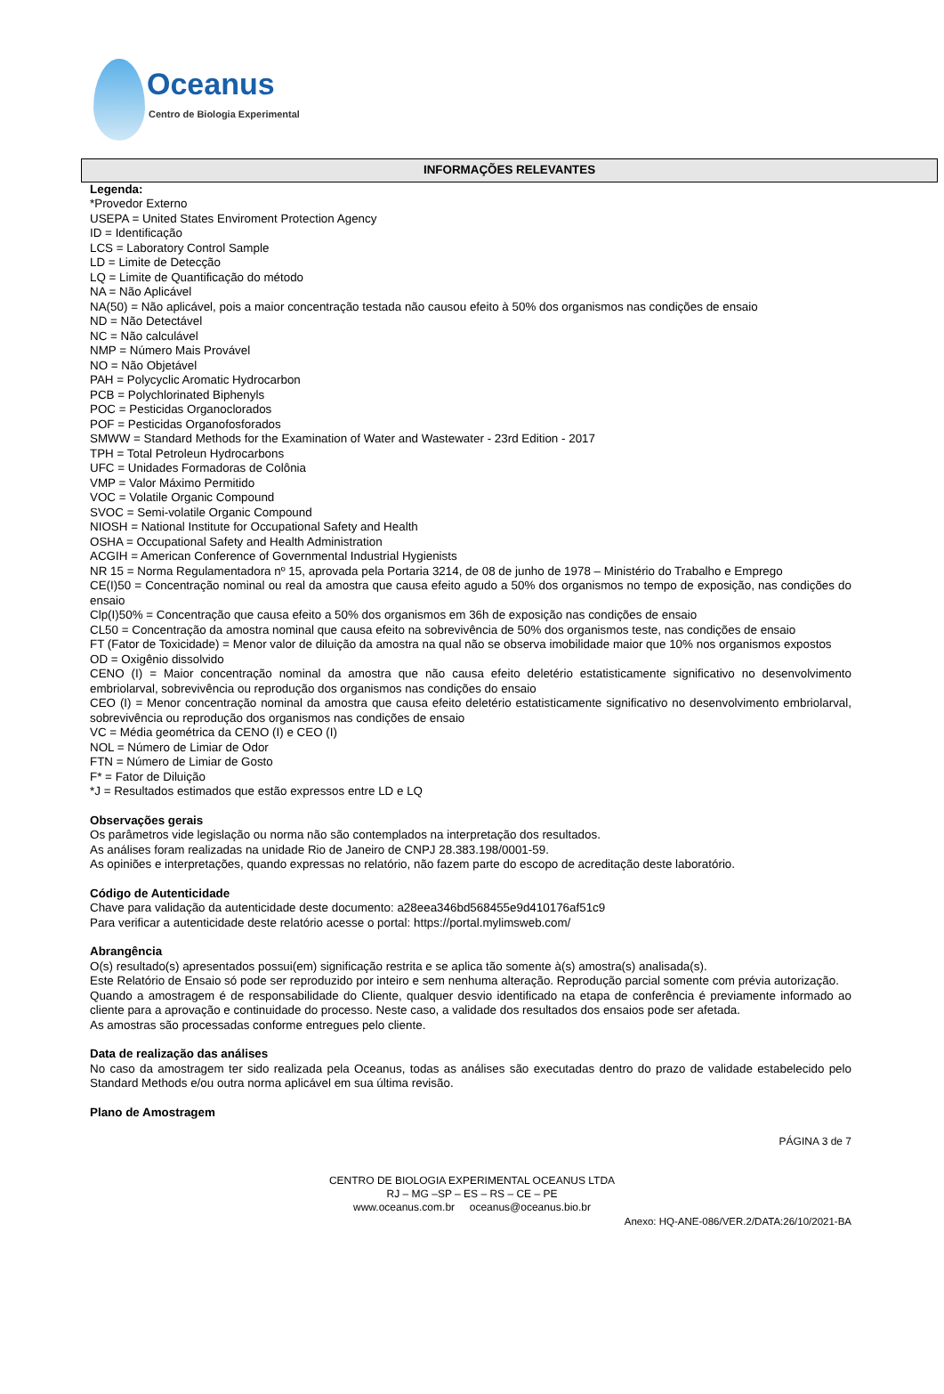Oceanus
Centro de Biologia Experimental
INFORMAÇÕES RELEVANTES
Legenda:
*Provedor Externo
USEPA = United States Enviroment Protection Agency
ID = Identificação
LCS = Laboratory Control Sample
LD = Limite de Detecção
LQ = Limite de Quantificação do método
NA = Não Aplicável
NA(50) = Não aplicável, pois a maior concentração testada não causou efeito à 50% dos organismos nas condições de ensaio
ND = Não Detectável
NC = Não calculável
NMP = Número Mais Provável
NO = Não Objetável
PAH = Polycyclic Aromatic Hydrocarbon
PCB = Polychlorinated Biphenyls
POC = Pesticidas Organoclorados
POF = Pesticidas Organofosforados
SMWW = Standard Methods for the Examination of Water and Wastewater - 23rd Edition - 2017
TPH = Total Petroleun Hydrocarbons
UFC = Unidades Formadoras de Colônia
VMP = Valor Máximo Permitido
VOC = Volatile Organic Compound
SVOC = Semi-volatile Organic Compound
NIOSH = National Institute for Occupational Safety and Health
OSHA = Occupational Safety and Health Administration
ACGIH = American Conference of Governmental Industrial Hygienists
NR 15 = Norma Regulamentadora nº 15, aprovada pela Portaria 3214, de 08 de junho de 1978 – Ministério do Trabalho e Emprego
CE(I)50 = Concentração nominal ou real da amostra que causa efeito agudo a 50% dos organismos no tempo de exposição, nas condições do ensaio
Clp(I)50% = Concentração que causa efeito a 50% dos organismos em 36h de exposição nas condições de ensaio
CL50 = Concentração da amostra nominal que causa efeito na sobrevivência de 50% dos organismos teste, nas condições de ensaio
FT (Fator de Toxicidade) = Menor valor de diluição da amostra na qual não se observa imobilidade maior que 10% nos organismos expostos
OD = Oxigênio dissolvido
CENO (I) = Maior concentração nominal da amostra que não causa efeito deletério estatisticamente significativo no desenvolvimento embriolarval, sobrevivência ou reprodução dos organismos nas condições do ensaio
CEO (I) = Menor concentração nominal da amostra que causa efeito deletério estatisticamente significativo no desenvolvimento embriolarval, sobrevivência ou reprodução dos organismos nas condições de ensaio
VC = Média geométrica da CENO (I) e CEO (I)
NOL = Número de Limiar de Odor
FTN = Número de Limiar de Gosto
F* = Fator de Diluição
*J = Resultados estimados que estão expressos entre LD e LQ
Observações gerais
Os parâmetros vide legislação ou norma não são contemplados na interpretação dos resultados.
As análises foram realizadas na unidade Rio de Janeiro de CNPJ 28.383.198/0001-59.
As opiniões e interpretações, quando expressas no relatório, não fazem parte do escopo de acreditação deste laboratório.
Código de Autenticidade
Chave para validação da autenticidade deste documento: a28eea346bd568455e9d410176af51c9
Para verificar a autenticidade deste relatório acesse o portal: https://portal.mylimsweb.com/
Abrangência
O(s) resultado(s) apresentados possui(em) significação restrita e se aplica tão somente à(s) amostra(s) analisada(s).
Este Relatório de Ensaio só pode ser reproduzido por inteiro e sem nenhuma alteração. Reprodução parcial somente com prévia autorização.
Quando a amostragem é de responsabilidade do Cliente, qualquer desvio identificado na etapa de conferência é previamente informado ao cliente para a aprovação e continuidade do processo. Neste caso, a validade dos resultados dos ensaios pode ser afetada.
As amostras são processadas conforme entregues pelo cliente.
Data de realização das análises
No caso da amostragem ter sido realizada pela Oceanus, todas as análises são executadas dentro do prazo de validade estabelecido pelo Standard Methods e/ou outra norma aplicável em sua última revisão.
Plano de Amostragem
PÁGINA 3 de 7
CENTRO DE BIOLOGIA EXPERIMENTAL OCEANUS LTDA
RJ – MG –SP – ES – RS – CE – PE
www.oceanus.com.br oceanus@oceanus.bio.br
Anexo: HQ-ANE-086/VER.2/DATA:26/10/2021-BA